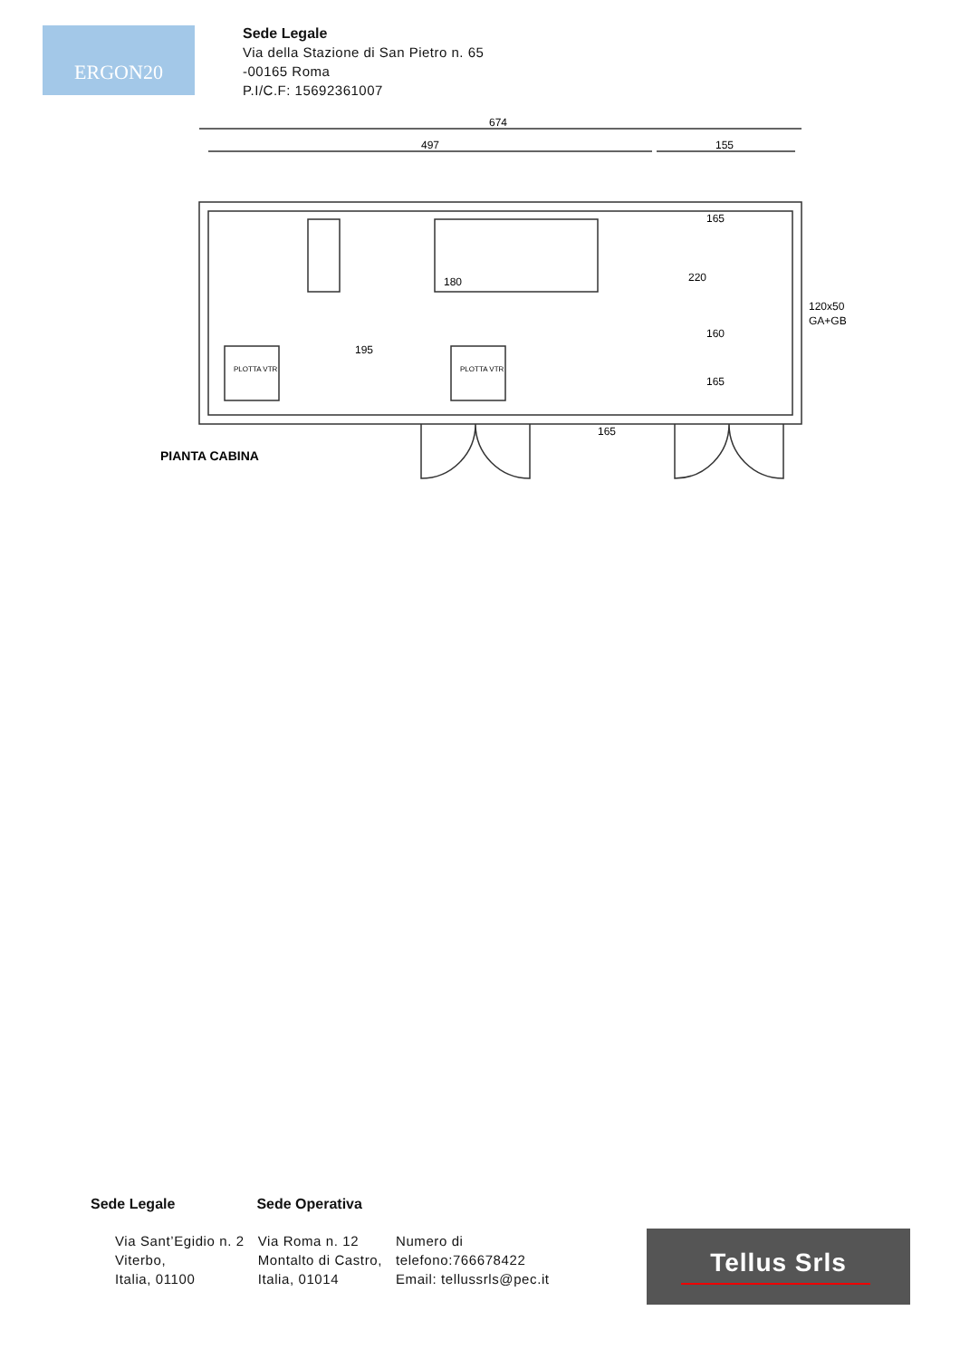ERGON20
Sede Legale
Via della Stazione di San Pietro n. 65
-00165 Roma
P.I/C.F: 15692361007
674
497
155
180
195
220
160
165
165
165
120x50
GA+GB
PLOTTA VTR
PLOTTA VTR
PIANTA CABINA
Sede Legale Sede Operativa
Via Sant’Egidio n. 2
Viterbo,
Italia, 01100
Via Roma n. 12
Montalto di Castro,
Italia, 01014
Numero di
telefono:766678422
Email: tellussrls@pec.it
Tellus Srls